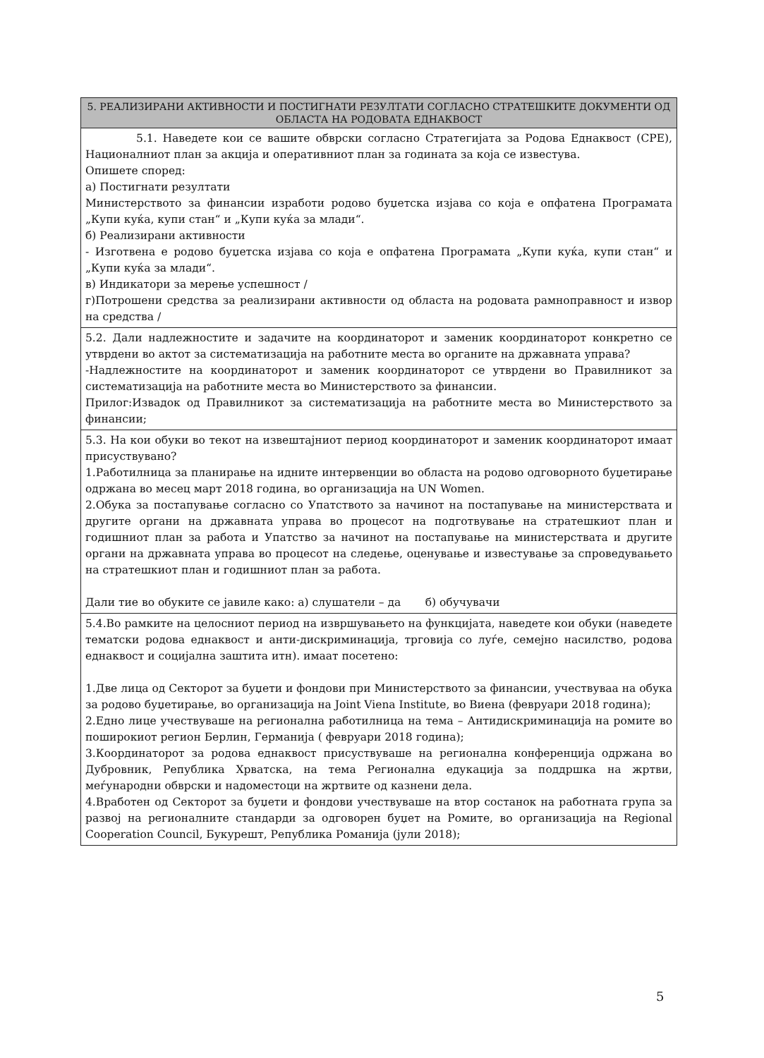| 5. РЕАЛИЗИРАНИ АКТИВНОСТИ И ПОСТИГНАТИ РЕЗУЛТАТИ СОГЛАСНО СТРАТЕШКИТЕ ДОКУМЕНТИ ОД ОБЛАСТА НА РОДОВАТА ЕДНАКВОСТ |
| --- |
| 5.1. Наведете кои се вашите обврски согласно Стратегијата за Родова Еднаквост (СРЕ), Националниот план за акција и оперативниот план за годината за која се известува. Опишете според: а) Постигнати резултати Министерството за финансии изработи родово буџетска изјава со која е опфатена Програмата „Купи куќа, купи стан“ и „Купи куќа за млади“. б) Реализирани активности - Изготвена е родово буџетска изјава со која е опфатена Програмата „Купи куќа, купи стан“ и „Купи куќа за млади“. в) Индикатори за мерење успешност / г)Потрошени средства за реализирани активности од областа на родовата рамноправност и извор на средства / |
| 5.2. Дали надлежностите и задачите на координаторот и заменик координаторот конкретно се утврдени во актот за систематизација на работните места во органите на државната управа? -Надлежностите на координаторот и заменик координаторот се утврдени во Правилникот за систематизација на работните места во Министерството за финансии. Прилог:Извадок од Правилникот за систематизација на работните места во Министерството за финансии; |
| 5.3. На кои обуки во текот на извештајниот период координаторот и заменик координаторот имаат присуствувано? 1.Работилница за планирање на идните интервенции во областа на родово одговорното буџетирање одржана во месец март 2018 година, во организација на UN Women. 2.Обука за постапување согласно со Упатството за начинот на постапување на министерствата и другите органи на државната управа во процесот на подготвување на стратешкиот план и годишниот план за работа и Упатство за начинот на постапување на министерствата и другите органи на државната управа во процесот на следење, оценување и известување за спроведувањето на стратешкиот план и годишниот план за работа. Дали тие во обуките се јавиле како: а) слушатели – да б) обучувачи |
| 5.4.Во рамките на целосниот период на извршувањето на функцијата, наведете кои обуки (наведете тематски родова еднаквост и анти-дискриминација, трговија со луѓе, семејно насилство, родова еднаквост и социјална заштита итн). имаат посетено: 1.Две лица од Секторот за буџети и фондови при Министерството за финансии, учествуваа на обука за родово буџетирање, во организација на Joint Viena Institute, во Виена (февруари 2018 година); 2.Едно лице учествуваше на регионална работилница на тема – Антидискриминација на ромите во поширокиот регион Берлин, Германија ( февруари 2018 година); 3.Координаторот за родова еднаквост присуствуваше на регионална конференција одржана во Дубровник, Република Хрватска, на тема Регионална едукација за поддршка на жртви, меѓународни обврски и надоместоци на жртвите од казнени дела. 4.Вработен од Секторот за буџети и фондови учествуваше на втор состанок на работната група за развој на регионалните стандарди за одговорен буџет на Ромите, во организација на Regional Cooperation Council, Букурешт, Република Романија (јули 2018); |
5